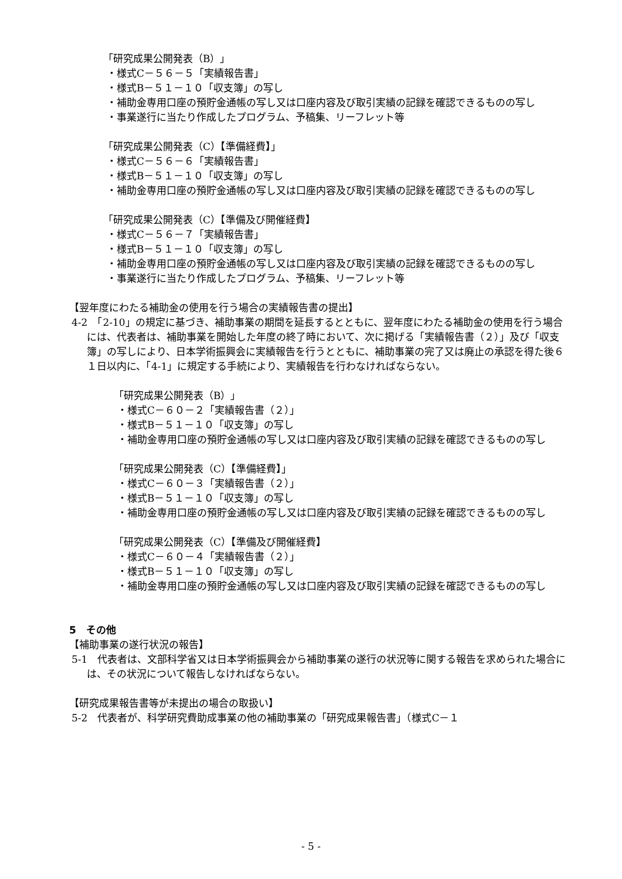「研究成果公開発表（B）」
・様式C－５６－５「実績報告書」
・様式B－５１－１０「収支簿」の写し
・補助金専用口座の預貯金通帳の写し又は口座内容及び取引実績の記録を確認できるものの写し
・事業遂行に当たり作成したプログラム、予稿集、リーフレット等
「研究成果公開発表（C）【準備経費】」
・様式C－５６－６「実績報告書」
・様式B－５１－１０「収支簿」の写し
・補助金専用口座の預貯金通帳の写し又は口座内容及び取引実績の記録を確認できるものの写し
「研究成果公開発表（C）【準備及び開催経費】
・様式C－５６－７「実績報告書」
・様式B－５１－１０「収支簿」の写し
・補助金専用口座の預貯金通帳の写し又は口座内容及び取引実績の記録を確認できるものの写し
・事業遂行に当たり作成したプログラム、予稿集、リーフレット等
【翌年度にわたる補助金の使用を行う場合の実績報告書の提出】
4-2　「2-10」の規定に基づき、補助事業の期間を延長するとともに、翌年度にわたる補助金の使用を行う場合には、代表者は、補助事業を開始した年度の終了時において、次に掲げる「実績報告書（２）」及び「収支簿」の写しにより、日本学術振興会に実績報告を行うとともに、補助事業の完了又は廃止の承認を得た後６１日以内に、「4-1」に規定する手続により、実績報告を行わなければならない。
「研究成果公開発表（B）」
・様式C－６０－２「実績報告書（２）」
・様式B－５１－１０「収支簿」の写し
・補助金専用口座の預貯金通帳の写し又は口座内容及び取引実績の記録を確認できるものの写し
「研究成果公開発表（C）【準備経費】」
・様式C－６０－３「実績報告書（２）」
・様式B－５１－１０「収支簿」の写し
・補助金専用口座の預貯金通帳の写し又は口座内容及び取引実績の記録を確認できるものの写し
「研究成果公開発表（C）【準備及び開催経費】
・様式C－６０－４「実績報告書（２）」
・様式B－５１－１０「収支簿」の写し
・補助金専用口座の預貯金通帳の写し又は口座内容及び取引実績の記録を確認できるものの写し
5　その他
【補助事業の遂行状況の報告】
5-1　代表者は、文部科学省又は日本学術振興会から補助事業の遂行の状況等に関する報告を求められた場合には、その状況について報告しなければならない。
【研究成果報告書等が未提出の場合の取扱い】
5-2　代表者が、科学研究費助成事業の他の補助事業の「研究成果報告書」（様式C－１
- 5 -